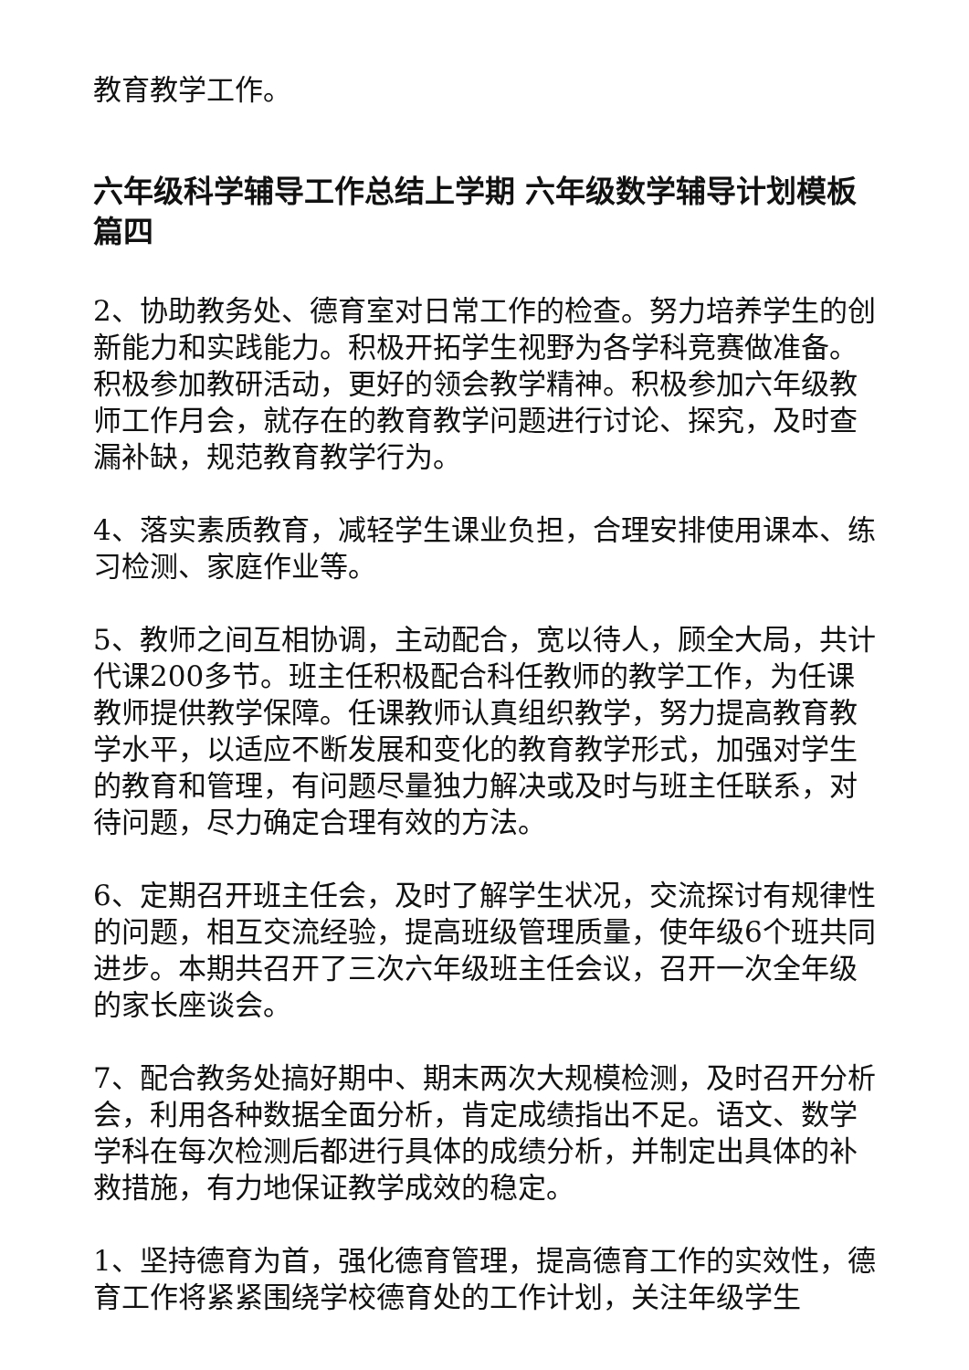教育教学工作。
六年级科学辅导工作总结上学期 六年级数学辅导计划模板篇四
2、协助教务处、德育室对日常工作的检查。努力培养学生的创新能力和实践能力。积极开拓学生视野为各学科竞赛做准备。积极参加教研活动，更好的领会教学精神。积极参加六年级教师工作月会，就存在的教育教学问题进行讨论、探究，及时查漏补缺，规范教育教学行为。
4、落实素质教育，减轻学生课业负担，合理安排使用课本、练习检测、家庭作业等。
5、教师之间互相协调，主动配合，宽以待人，顾全大局，共计代课200多节。班主任积极配合科任教师的教学工作，为任课教师提供教学保障。任课教师认真组织教学，努力提高教育教学水平，以适应不断发展和变化的教育教学形式，加强对学生的教育和管理，有问题尽量独力解决或及时与班主任联系，对待问题，尽力确定合理有效的方法。
6、定期召开班主任会，及时了解学生状况，交流探讨有规律性的问题，相互交流经验，提高班级管理质量，使年级6个班共同进步。本期共召开了三次六年级班主任会议，召开一次全年级的家长座谈会。
7、配合教务处搞好期中、期末两次大规模检测，及时召开分析会，利用各种数据全面分析，肯定成绩指出不足。语文、数学学科在每次检测后都进行具体的成绩分析，并制定出具体的补救措施，有力地保证教学成效的稳定。
1、坚持德育为首，强化德育管理，提高德育工作的实效性，德育工作将紧紧围绕学校德育处的工作计划，关注年级学生